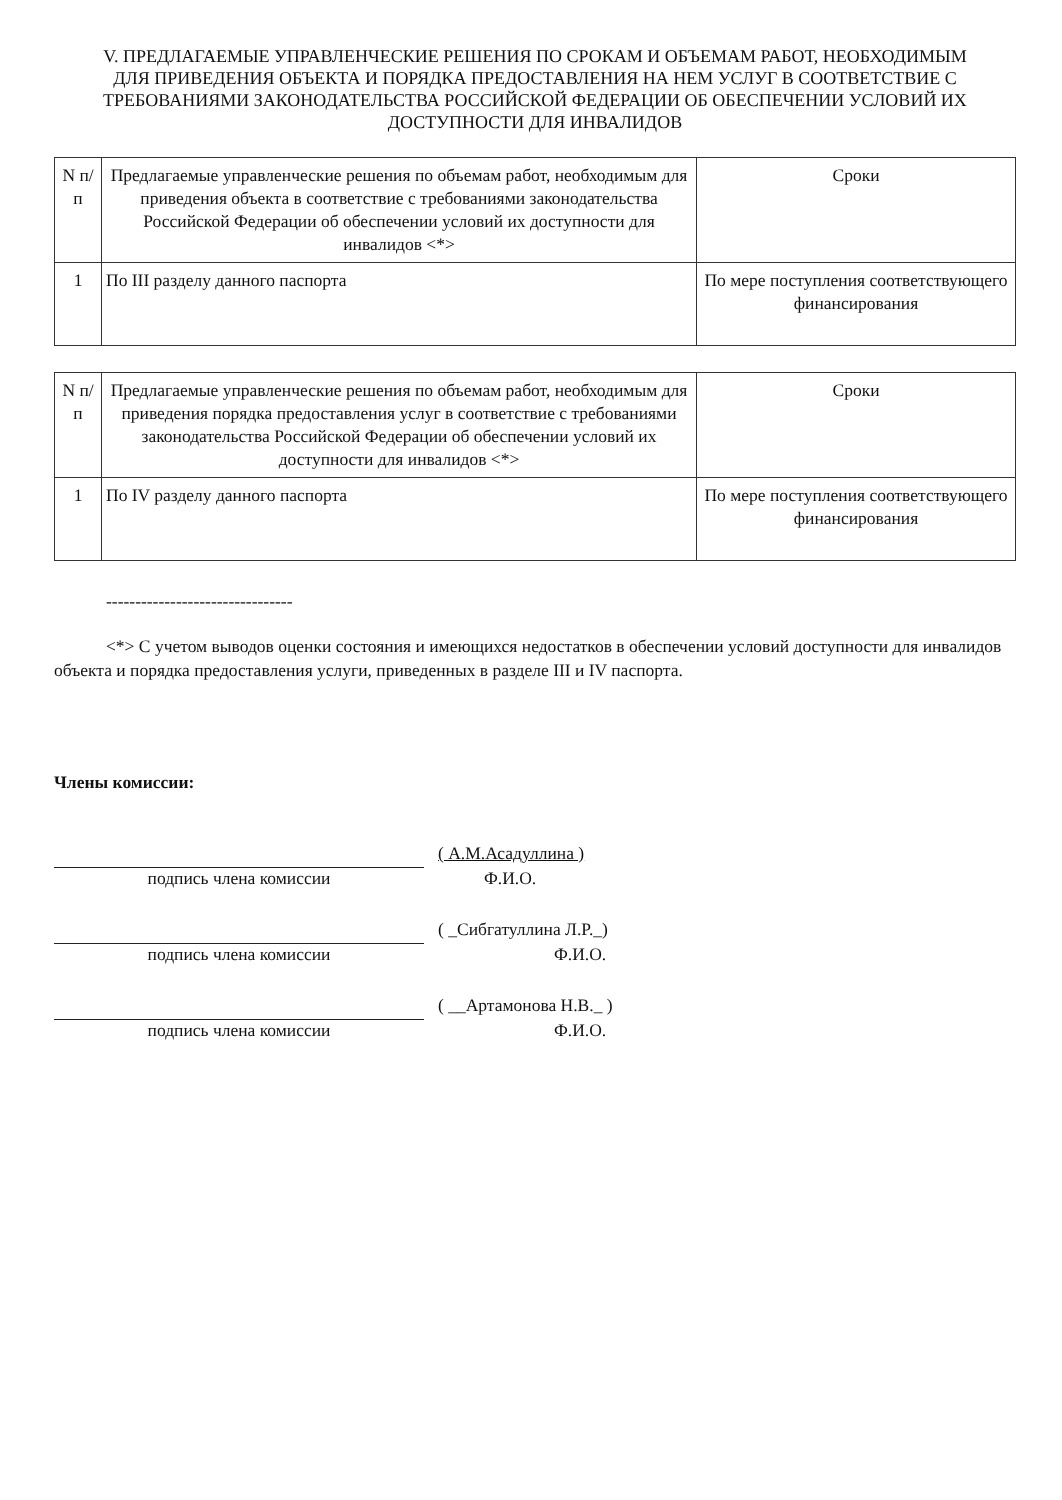V. ПРЕДЛАГАЕМЫЕ УПРАВЛЕНЧЕСКИЕ РЕШЕНИЯ ПО СРОКАМ И ОБЪЕМАМ РАБОТ, НЕОБХОДИМЫМ ДЛЯ ПРИВЕДЕНИЯ ОБЪЕКТА И ПОРЯДКА ПРЕДОСТАВЛЕНИЯ НА НЕМ УСЛУГ В СООТВЕТСТВИЕ С ТРЕБОВАНИЯМИ ЗАКОНОДАТЕЛЬСТВА РОССИЙСКОЙ ФЕДЕРАЦИИ ОБ ОБЕСПЕЧЕНИИ УСЛОВИЙ ИХ ДОСТУПНОСТИ ДЛЯ ИНВАЛИДОВ
| N п/п | Предлагаемые управленческие решения по объемам работ, необходимым для приведения объекта в соответствие с требованиями законодательства Российской Федерации об обеспечении условий их доступности для инвалидов <*> | Сроки |
| --- | --- | --- |
| 1 | По III разделу данного паспорта | По мере поступления соответствующего финансирования |
| N п/п | Предлагаемые управленческие решения по объемам работ, необходимым для приведения порядка предоставления услуг в соответствие с требованиями законодательства Российской Федерации об обеспечении условий их доступности для инвалидов <*> | Сроки |
| --- | --- | --- |
| 1 | По IV разделу данного паспорта | По мере поступления соответствующего финансирования |
--------------------------------
<*> С учетом выводов оценки состояния и имеющихся недостатков в обеспечении условий доступности для инвалидов объекта и порядка предоставления услуги, приведенных в разделе III и IV паспорта.
Члены комиссии:
( А.М.Асадуллина )
подпись члена комиссии Ф.И.О.
( _Сибгатуллина Л.Р._)
подпись члена комиссии Ф.И.О.
( __Артамонова Н.В._ )
подпись члена комиссии Ф.И.О.